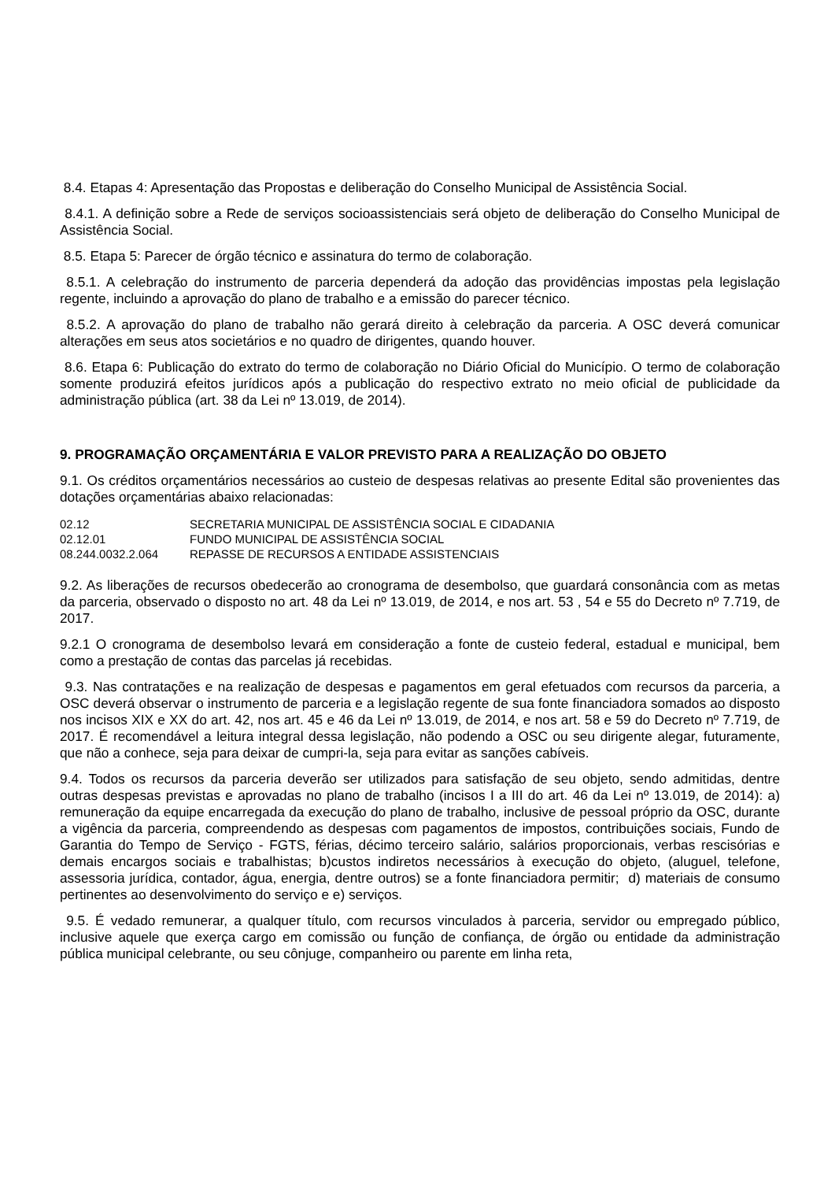8.4. Etapas 4: Apresentação das Propostas e deliberação do Conselho Municipal de Assistência Social.
8.4.1. A definição sobre a Rede de serviços socioassistenciais será objeto de deliberação do Conselho Municipal de Assistência Social.
8.5. Etapa 5: Parecer de órgão técnico e assinatura do termo de colaboração.
8.5.1. A celebração do instrumento de parceria dependerá da adoção das providências impostas pela legislação regente, incluindo a aprovação do plano de trabalho e a emissão do parecer técnico.
8.5.2. A aprovação do plano de trabalho não gerará direito à celebração da parceria. A OSC deverá comunicar alterações em seus atos societários e no quadro de dirigentes, quando houver.
8.6. Etapa 6: Publicação do extrato do termo de colaboração no Diário Oficial do Município. O termo de colaboração somente produzirá efeitos jurídicos após a publicação do respectivo extrato no meio oficial de publicidade da administração pública (art. 38 da Lei nº 13.019, de 2014).
9. PROGRAMAÇÃO ORÇAMENTÁRIA E VALOR PREVISTO PARA A REALIZAÇÃO DO OBJETO
9.1. Os créditos orçamentários necessários ao custeio de despesas relativas ao presente Edital são provenientes das dotações orçamentárias abaixo relacionadas:
| 02.12 | SECRETARIA MUNICIPAL DE ASSISTÊNCIA SOCIAL E CIDADANIA |
| 02.12.01 | FUNDO MUNICIPAL DE ASSISTÊNCIA SOCIAL |
| 08.244.0032.2.064 | REPASSE DE RECURSOS A ENTIDADE ASSISTENCIAIS |
9.2. As liberações de recursos obedecerão ao cronograma de desembolso, que guardará consonância com as metas da parceria, observado o disposto no art. 48 da Lei nº 13.019, de 2014, e nos art. 53 , 54 e 55 do Decreto nº 7.719, de 2017.
9.2.1 O cronograma de desembolso levará em consideração a fonte de custeio federal, estadual e municipal, bem como a prestação de contas das parcelas já recebidas.
9.3. Nas contratações e na realização de despesas e pagamentos em geral efetuados com recursos da parceria, a OSC deverá observar o instrumento de parceria e a legislação regente de sua fonte financiadora somados ao disposto nos incisos XIX e XX do art. 42, nos art. 45 e 46 da Lei nº 13.019, de 2014, e nos art. 58 e 59 do Decreto nº 7.719, de 2017. É recomendável a leitura integral dessa legislação, não podendo a OSC ou seu dirigente alegar, futuramente, que não a conhece, seja para deixar de cumpri-la, seja para evitar as sanções cabíveis.
9.4. Todos os recursos da parceria deverão ser utilizados para satisfação de seu objeto, sendo admitidas, dentre outras despesas previstas e aprovadas no plano de trabalho (incisos I a III do art. 46 da Lei nº 13.019, de 2014): a) remuneração da equipe encarregada da execução do plano de trabalho, inclusive de pessoal próprio da OSC, durante a vigência da parceria, compreendendo as despesas com pagamentos de impostos, contribuições sociais, Fundo de Garantia do Tempo de Serviço - FGTS, férias, décimo terceiro salário, salários proporcionais, verbas rescisórias e demais encargos sociais e trabalhistas; b)custos indiretos necessários à execução do objeto, (aluguel, telefone, assessoria jurídica, contador, água, energia, dentre outros) se a fonte financiadora permitir; d) materiais de consumo pertinentes ao desenvolvimento do serviço e e) serviços.
9.5. É vedado remunerar, a qualquer título, com recursos vinculados à parceria, servidor ou empregado público, inclusive aquele que exerça cargo em comissão ou função de confiança, de órgão ou entidade da administração pública municipal celebrante, ou seu cônjuge, companheiro ou parente em linha reta,